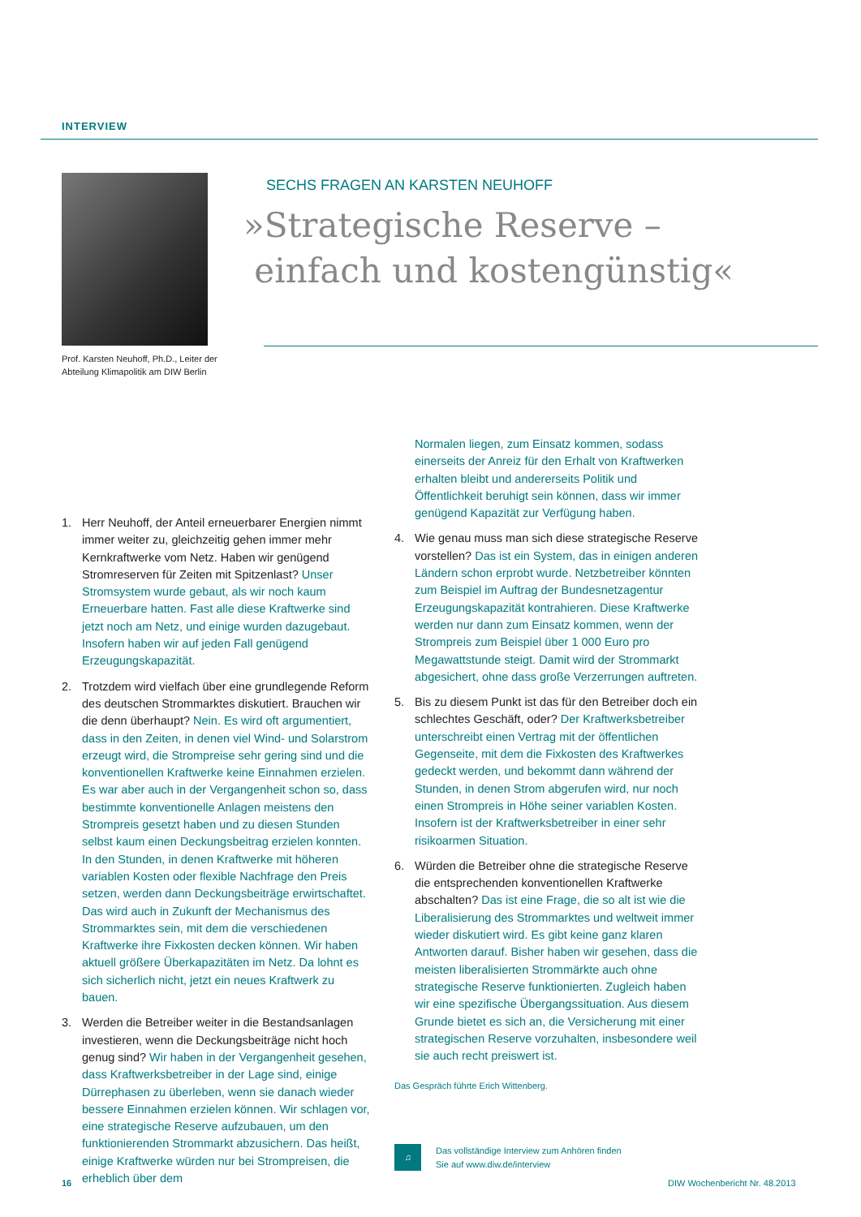INTERVIEW
Prof. Karsten Neuhoff, Ph.D., Leiter der Abteilung Klimapolitik am DIW Berlin
SECHS FRAGEN AN KARSTEN NEUHOFF
»Strategische Reserve –
einfach und kostengünstig«
1. Herr Neuhoff, der Anteil erneuerbarer Energien nimmt immer weiter zu, gleichzeitig gehen immer mehr Kernkraftwerke vom Netz. Haben wir genügend Stromreserven für Zeiten mit Spitzenlast? Unser Stromsystem wurde gebaut, als wir noch kaum Erneuerbare hatten. Fast alle diese Kraftwerke sind jetzt noch am Netz, und einige wurden dazugebaut. Insofern haben wir auf jeden Fall genügend Erzeugungskapazität.
2. Trotzdem wird vielfach über eine grundlegende Reform des deutschen Strommarktes diskutiert. Brauchen wir die denn überhaupt? Nein. Es wird oft argumentiert, dass in den Zeiten, in denen viel Wind- und Solarstrom erzeugt wird, die Strompreise sehr gering sind und die konventionellen Kraftwerke keine Einnahmen erzielen. Es war aber auch in der Vergangenheit schon so, dass bestimmte konventionelle Anlagen meistens den Strompreis gesetzt haben und zu diesen Stunden selbst kaum einen Deckungsbeitrag erzielen konnten. In den Stunden, in denen Kraftwerke mit höheren variablen Kosten oder flexible Nachfrage den Preis setzen, werden dann Deckungsbeiträge erwirtschaftet. Das wird auch in Zukunft der Mechanismus des Strommarktes sein, mit dem die verschiedenen Kraftwerke ihre Fixkosten decken können. Wir haben aktuell größere Überkapazitäten im Netz. Da lohnt es sich sicherlich nicht, jetzt ein neues Kraftwerk zu bauen.
3. Werden die Betreiber weiter in die Bestandsanlagen investieren, wenn die Deckungsbeiträge nicht hoch genug sind? Wir haben in der Vergangenheit gesehen, dass Kraftwerksbetreiber in der Lage sind, einige Dürrephasen zu überleben, wenn sie danach wieder bessere Einnahmen erzielen können. Wir schlagen vor, eine strategische Reserve aufzubauen, um den funktionierenden Strommarkt abzusichern. Das heißt, einige Kraftwerke würden nur bei Strompreisen, die erheblich über dem
Normalen liegen, zum Einsatz kommen, sodass einerseits der Anreiz für den Erhalt von Kraftwerken erhalten bleibt und andererseits Politik und Öffentlichkeit beruhigt sein können, dass wir immer genügend Kapazität zur Verfügung haben.
4. Wie genau muss man sich diese strategische Reserve vorstellen? Das ist ein System, das in einigen anderen Ländern schon erprobt wurde. Netzbetreiber könnten zum Beispiel im Auftrag der Bundesnetzagentur Erzeugungskapazität kontrahieren. Diese Kraftwerke werden nur dann zum Einsatz kommen, wenn der Strompreis zum Beispiel über 1 000 Euro pro Megawattstunde steigt. Damit wird der Strommarkt abgesichert, ohne dass große Verzerrungen auftreten.
5. Bis zu diesem Punkt ist das für den Betreiber doch ein schlechtes Geschäft, oder? Der Kraftwerksbetreiber unterschreibt einen Vertrag mit der öffentlichen Gegenseite, mit dem die Fixkosten des Kraftwerkes gedeckt werden, und bekommt dann während der Stunden, in denen Strom abgerufen wird, nur noch einen Strompreis in Höhe seiner variablen Kosten. Insofern ist der Kraftwerksbetreiber in einer sehr risikoarmen Situation.
6. Würden die Betreiber ohne die strategische Reserve die entsprechenden konventionellen Kraftwerke abschalten? Das ist eine Frage, die so alt ist wie die Liberalisierung des Strommarktes und weltweit immer wieder diskutiert wird. Es gibt keine ganz klaren Antworten darauf. Bisher haben wir gesehen, dass die meisten liberalisierten Strommärkte auch ohne strategische Reserve funktionierten. Zugleich haben wir eine spezifische Übergangssituation. Aus diesem Grunde bietet es sich an, die Versicherung mit einer strategischen Reserve vorzuhalten, insbesondere weil sie auch recht preiswert ist.
Das Gespräch führte Erich Wittenberg.
♫
Das vollständige Interview zum Anhören finden
Sie auf www.diw.de/interview
16 DIW Wochenbericht Nr. 48.2013